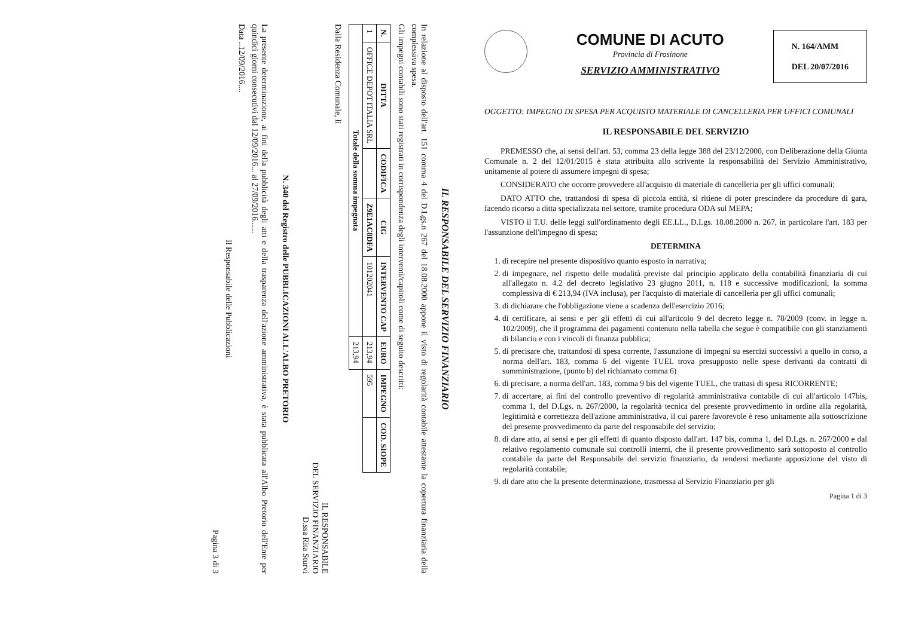IL RESPONSABILE DEL SERVIZIO FINANZIARIO
In relazione al disposto dell'art. 151 comma 4 del D.Lgs.n 267 del 18.08.2000 appone il visto di regolarità contabile attestante la copertura finanziaria della complessiva spesa.
Gli impegni contabili sono stati registrati in corrispondenza degli interventi/capitoli come di seguito descritti:
| N. | DITTA | CODIFICA | CIG | INTERVENTO CAP | EURO | IMPEGNO | COD. SIOPE |
| --- | --- | --- | --- | --- | --- | --- | --- |
| 1 | OFFICE DEPOT ITALIA SRL | | Z9E1AC8DFA | 101202041 | 213,94 | 595 | |
| Totale della somma impegnata | | | | | 213,94 | | |
Dalla Residenza Comunale, li
IL RESPONSABILE
DEL SERVIZIO FINANZIARIO
D.ssa Rita Sturvi
N. 340 del Registro delle PUBBLICAZIONI ALL'ALBO PRETORIO
La presente determinazione, ai fini della pubblicità degli atti e della trasparenza dell'azione amministrativa, è stata pubblicata all'Albo Pretorio dell'Ente per quindici giorni consecutivi dal 12/09/2016... al 27/09/2016......
Data ..12/09/2016....
Il Responsabile delle Pubblicazioni
Pagina 3 di 3
COMUNE DI ACUTO
Provincia di Frosinone
SERVIZIO AMMINISTRATIVO
N. 164/AMM
DEL 20/07/2016
OGGETTO: IMPEGNO DI SPESA PER ACQUISTO MATERIALE DI CANCELLERIA PER UFFICI COMUNALI
IL RESPONSABILE DEL SERVIZIO
  PREMESSO che, ai sensi dell'art. 53, comma 23 della legge 388 del 23/12/2000, con Deliberazione della Giunta Comunale n. 2 del 12/01/2015 è stata attribuita allo scrivente la responsabilità del Servizio Amministrativo, unitamente al potere di assumere impegni di spesa;
  CONSIDERATO che occorre provvedere all'acquisto di materiale di cancelleria per gli uffici comunali;
  DATO ATTO che, trattandosi di spesa di piccola entità, si ritiene di poter prescindere da procedure di gara, facendo ricorso a ditta specializzata nel settore, tramite procedura ODA sul MEPA;
  VISTO il T.U. delle leggi sull'ordinamento degli EE.LL., D.Lgs. 18.08.2000 n. 267, in particolare l'art. 183 per l'assunzione dell'impegno di spesa;
DETERMINA
1. di recepire nel presente dispositivo quanto esposto in narrativa;
2. di impegnare, nel rispetto delle modalità previste dal principio applicato della contabilità finanziaria di cui all'allegato n. 4.2 del decreto legislativo 23 giugno 2011, n. 118 e successive modificazioni, la somma complessiva di € 213,94 (IVA inclusa), per l'acquisto di materiale di cancelleria per gli uffici comunali;
3. di dichiarare che l'obbligazione viene a scadenza dell'esercizio 2016;
4. di certificare, ai sensi e per gli effetti di cui all'articolo 9 del decreto legge n. 78/2009 (conv. in legge n. 102/2009), che il programma dei pagamenti contenuto nella tabella che segue è compatibile con gli stanziamenti di bilancio e con i vincoli di finanza pubblica;
5. di precisare che, trattandosi di spesa corrente, l'assunzione di impegni su esercizi successivi a quello in corso, a norma dell'art. 183, comma 6 del vigente TUEL trova presupposto nelle spese derivanti da contratti di somministrazione, (punto b) del richiamato comma 6)
6. di precisare, a norma dell'art. 183, comma 9 bis del vigente TUEL, che trattasi di spesa RICORRENTE;
7. di accertare, ai fini del controllo preventivo di regolarità amministrativa contabile di cui all'articolo 147bis, comma 1, del D.Lgs. n. 267/2000, la regolarità tecnica del presente provvedimento in ordine alla regolarità, legittimità e correttezza dell'azione amministrativa, il cui parere favorevole è reso unitamente alla sottoscrizione del presente provvedimento da parte del responsabile del servizio;
8. di dare atto, ai sensi e per gli effetti di quanto disposto dall'art. 147 bis, comma 1, del D.Lgs. n. 267/2000 e dal relativo regolamento comunale sui controlli interni, che il presente provvedimento sarà sottoposto al controllo contabile da parte del Responsabile del servizio finanziario, da rendersi mediante apposizione del visto di regolarità contabile;
9. di dare atto che la presente determinazione, trasmessa al Servizio Finanziario per gli
Pagina 1 di 3